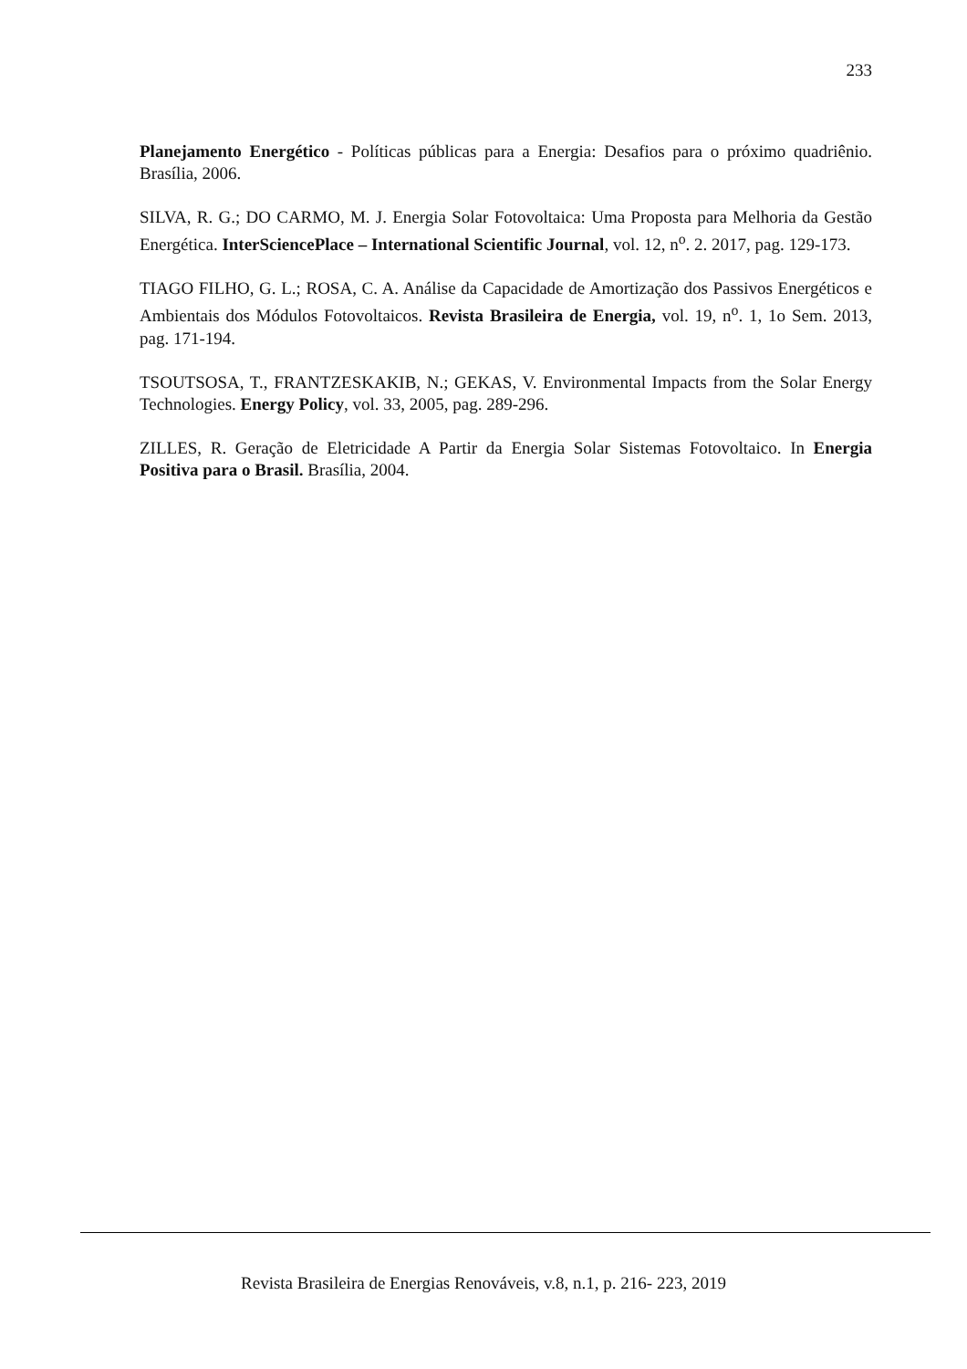233
Planejamento Energético - Políticas públicas para a Energia: Desafios para o próximo quadriênio. Brasília, 2006.
SILVA, R. G.; DO CARMO, M. J. Energia Solar Fotovoltaica: Uma Proposta para Melhoria da Gestão Energética. InterSciencePlace – International Scientific Journal, vol. 12, n<sup>o</sup>. 2. 2017, pag. 129-173.
TIAGO FILHO, G. L.; ROSA, C. A. Análise da Capacidade de Amortização dos Passivos Energéticos e Ambientais dos Módulos Fotovoltaicos. Revista Brasileira de Energia, vol. 19, n<sup>o</sup>. 1, 1o Sem. 2013, pag. 171-194.
TSOUTSOSA, T., FRANTZESKAKIB, N.; GEKAS, V. Environmental Impacts from the Solar Energy Technologies. Energy Policy, vol. 33, 2005, pag. 289-296.
ZILLES, R. Geração de Eletricidade A Partir da Energia Solar Sistemas Fotovoltaico. In Energia Positiva para o Brasil. Brasília, 2004.
Revista Brasileira de Energias Renováveis, v.8, n.1, p. 216- 223, 2019